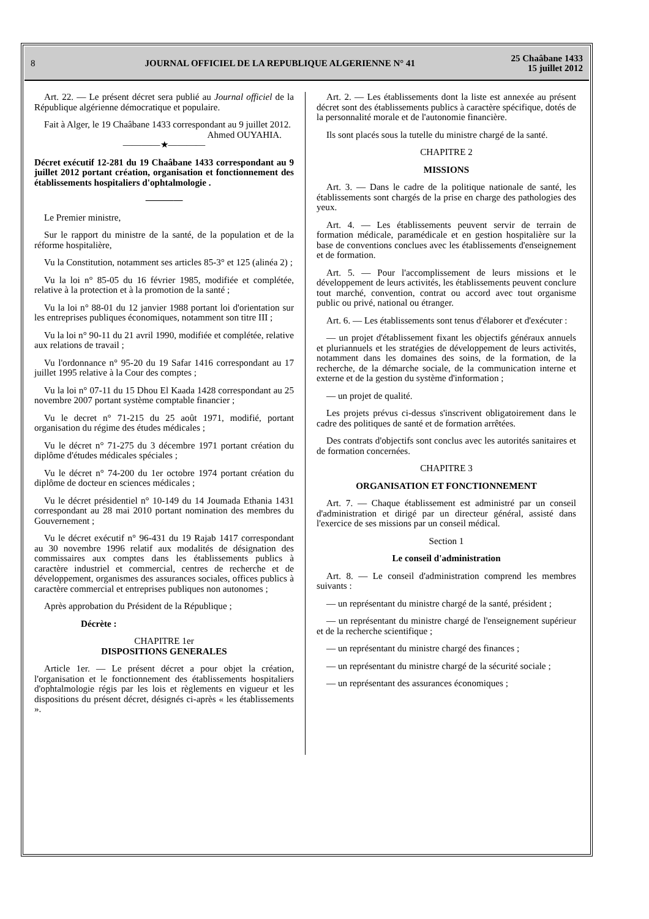8 JOURNAL OFFICIEL DE LA REPUBLIQUE ALGERIENNE N° 41 25 Chaâbane 1433
15 juillet 2012
Art. 22. — Le présent décret sera publié au Journal officiel de la République algérienne démocratique et populaire.
Fait à Alger, le 19 Chaâbane 1433 correspondant au 9 juillet 2012.
Ahmed OUYAHIA.
————★————
Décret exécutif 12-281 du 19 Chaâbane 1433 correspondant au 9 juillet 2012 portant création, organisation et fonctionnement des établissements hospitaliers d'ophtalmologie .
————
Le Premier ministre,
Sur le rapport du ministre de la santé, de la population et de la réforme hospitalière,
Vu la Constitution, notamment ses articles 85-3° et 125 (alinéa 2) ;
Vu la loi n° 85-05 du 16 février 1985, modifiée et complétée, relative à la protection et à la promotion de la santé ;
Vu la loi n° 88-01 du 12 janvier 1988 portant loi d'orientation sur les entreprises publiques économiques, notamment son titre III ;
Vu la loi n° 90-11 du 21 avril 1990, modifiée et complétée, relative aux relations de travail ;
Vu l'ordonnance n° 95-20 du 19 Safar 1416 correspondant au 17 juillet 1995 relative à la Cour des comptes ;
Vu la loi n° 07-11 du 15 Dhou El Kaada 1428 correspondant au 25 novembre 2007 portant système comptable financier ;
Vu le decret n° 71-215 du 25 août 1971, modifié, portant organisation du régime des études médicales ;
Vu le décret n° 71-275 du 3 décembre 1971 portant création du diplôme d'études médicales spéciales ;
Vu le décret n° 74-200 du 1er octobre 1974 portant création du diplôme de docteur en sciences médicales ;
Vu le décret présidentiel n° 10-149 du 14 Joumada Ethania 1431 correspondant au 28 mai 2010 portant nomination des membres du Gouvernement ;
Vu le décret exécutif n° 96-431 du 19 Rajab 1417 correspondant au 30 novembre 1996 relatif aux modalités de désignation des commissaires aux comptes dans les établissements publics à caractère industriel et commercial, centres de recherche et de développement, organismes des assurances sociales, offices publics à caractère commercial et entreprises publiques non autonomes ;
Après approbation du Président de la République ;
Décrète :
CHAPITRE 1er
DISPOSITIONS GENERALES
Article 1er. — Le présent décret a pour objet la création, l'organisation et le fonctionnement des établissements hospitaliers d'ophtalmologie régis par les lois et règlements en vigueur et les dispositions du présent décret, désignés ci-après « les établissements ».
Art. 2. — Les établissements dont la liste est annexée au présent décret sont des établissements publics à caractère spécifique, dotés de la personnalité morale et de l'autonomie financière.
Ils sont placés sous la tutelle du ministre chargé de la santé.
CHAPITRE 2
MISSIONS
Art. 3. — Dans le cadre de la politique nationale de santé, les établissements sont chargés de la prise en charge des pathologies des yeux.
Art. 4. — Les établissements peuvent servir de terrain de formation médicale, paramédicale et en gestion hospitalière sur la base de conventions conclues avec les établissements d'enseignement et de formation.
Art. 5. — Pour l'accomplissement de leurs missions et le développement de leurs activités, les établissements peuvent conclure tout marché, convention, contrat ou accord avec tout organisme public ou privé, national ou étranger.
Art. 6. — Les établissements sont tenus d'élaborer et d'exécuter :
— un projet d'établissement fixant les objectifs généraux annuels et pluriannuels et les stratégies de développement de leurs activités, notamment dans les domaines des soins, de la formation, de la recherche, de la démarche sociale, de la communication interne et externe et de la gestion du système d'information ;
— un projet de qualité.
Les projets prévus ci-dessus s'inscrivent obligatoirement dans le cadre des politiques de santé et de formation arrêtées.
Des contrats d'objectifs sont conclus avec les autorités sanitaires et de formation concernées.
CHAPITRE 3
ORGANISATION ET FONCTIONNEMENT
Art. 7. — Chaque établissement est administré par un conseil d'administration et dirigé par un directeur général, assisté dans l'exercice de ses missions par un conseil médical.
Section 1
Le conseil d'administration
Art. 8. — Le conseil d'administration comprend les membres suivants :
— un représentant du ministre chargé de la santé, président ;
— un représentant du ministre chargé de l'enseignement supérieur et de la recherche scientifique ;
— un représentant du ministre chargé des finances ;
— un représentant du ministre chargé de la sécurité sociale ;
— un représentant des assurances économiques ;